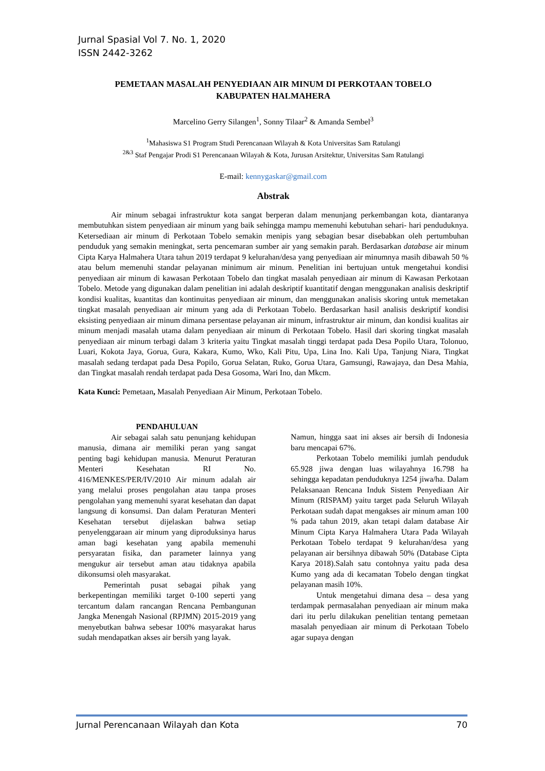Jurnal Spasial Vol 7. No. 1, 2020
ISSN 2442-3262
PEMETAAN MASALAH PENYEDIAAN AIR MINUM DI PERKOTAAN TOBELO
KABUPATEN HALMAHERA
Marcelino Gerry Silangen<sup>1</sup>, Sonny Tilaar<sup>2</sup> & Amanda Sembel<sup>3</sup>
<sup>1</sup> Mahasiswa S1 Program Studi Perencanaan Wilayah & Kota Universitas Sam Ratulangi
<sup>2&3</sup> Staf Pengajar Prodi S1 Perencanaan Wilayah & Kota, Jurusan Arsitektur, Universitas Sam Ratulangi
E-mail: kennygaskar@gmail.com
Abstrak
Air minum sebagai infrastruktur kota sangat berperan dalam menunjang perkembangan kota, diantaranya membutuhkan sistem penyediaan air minum yang baik sehingga mampu memenuhi kebutuhan sehari- hari penduduknya. Ketersediaan air minum di Perkotaan Tobelo semakin menipis yang sebagian besar disebabkan oleh pertumbuhan penduduk yang semakin meningkat, serta pencemaran sumber air yang semakin parah. Berdasarkan database air minum Cipta Karya Halmahera Utara tahun 2019 terdapat 9 kelurahan/desa yang penyediaan air minumnya masih dibawah 50 % atau belum memenuhi standar pelayanan minimum air minum. Penelitian ini bertujuan untuk mengetahui kondisi penyediaan air minum di kawasan Perkotaan Tobelo dan tingkat masalah penyediaan air minum di Kawasan Perkotaan Tobelo. Metode yang digunakan dalam penelitian ini adalah deskriptif kuantitatif dengan menggunakan analisis deskriptif kondisi kualitas, kuantitas dan kontinuitas penyediaan air minum, dan menggunakan analisis skoring untuk memetakan tingkat masalah penyediaan air minum yang ada di Perkotaan Tobelo. Berdasarkan hasil analisis deskriptif kondisi eksisting penyediaan air minum dimana persentase pelayanan air minum, infrastruktur air minum, dan kondisi kualitas air minum menjadi masalah utama dalam penyediaan air minum di Perkotaan Tobelo. Hasil dari skoring tingkat masalah penyediaan air minum terbagi dalam 3 kriteria yaitu Tingkat masalah tinggi terdapat pada Desa Popilo Utara, Tolonuo, Luari, Kokota Jaya, Gorua, Gura, Kakara, Kumo, Wko, Kali Pitu, Upa, Lina Ino. Kali Upa, Tanjung Niara, Tingkat masalah sedang terdapat pada Desa Popilo, Gorua Selatan, Ruko, Gorua Utara, Gamsungi, Rawajaya, dan Desa Mahia, dan Tingkat masalah rendah terdapat pada Desa Gosoma, Wari Ino, dan Mkcm.
Kata Kunci: Pemetaan, Masalah Penyediaan Air Minum, Perkotaan Tobelo.
PENDAHULUAN
Air sebagai salah satu penunjang kehidupan manusia, dimana air memiliki peran yang sangat penting bagi kehidupan manusia. Menurut Peraturan Menteri Kesehatan RI No. 416/MENKES/PER/IV/2010 Air minum adalah air yang melalui proses pengolahan atau tanpa proses pengolahan yang memenuhi syarat kesehatan dan dapat langsung di konsumsi. Dan dalam Peraturan Menteri Kesehatan tersebut dijelaskan bahwa setiap penyelenggaraan air minum yang diproduksinya harus aman bagi kesehatan yang apabila memenuhi persyaratan fisika, dan parameter lainnya yang mengukur air tersebut aman atau tidaknya apabila dikonsumsi oleh masyarakat.
Pemerintah pusat sebagai pihak yang berkepentingan memiliki target 0-100 seperti yang tercantum dalam rancangan Rencana Pembangunan Jangka Menengah Nasional (RPJMN) 2015-2019 yang menyebutkan bahwa sebesar 100% masyarakat harus sudah mendapatkan akses air bersih yang layak.
Namun, hingga saat ini akses air bersih di Indonesia baru mencapai 67%.
Perkotaan Tobelo memiliki jumlah penduduk 65.928 jiwa dengan luas wilayahnya 16.798 ha sehingga kepadatan penduduknya 1254 jiwa/ha. Dalam Pelaksanaan Rencana Induk Sistem Penyediaan Air Minum (RISPAM) yaitu target pada Seluruh Wilayah Perkotaan sudah dapat mengakses air minum aman 100 % pada tahun 2019, akan tetapi dalam database Air Minum Cipta Karya Halmahera Utara Pada Wilayah Perkotaan Tobelo terdapat 9 kelurahan/desa yang pelayanan air bersihnya dibawah 50% (Database Cipta Karya 2018).Salah satu contohnya yaitu pada desa Kumo yang ada di kecamatan Tobelo dengan tingkat pelayanan masih 10%.
Untuk mengetahui dimana desa – desa yang terdampak permasalahan penyediaan air minum maka dari itu perlu dilakukan penelitian tentang pemetaan masalah penyediaan air minum di Perkotaan Tobelo agar supaya dengan
Jurnal Perencanaan Wilayah dan Kota 70